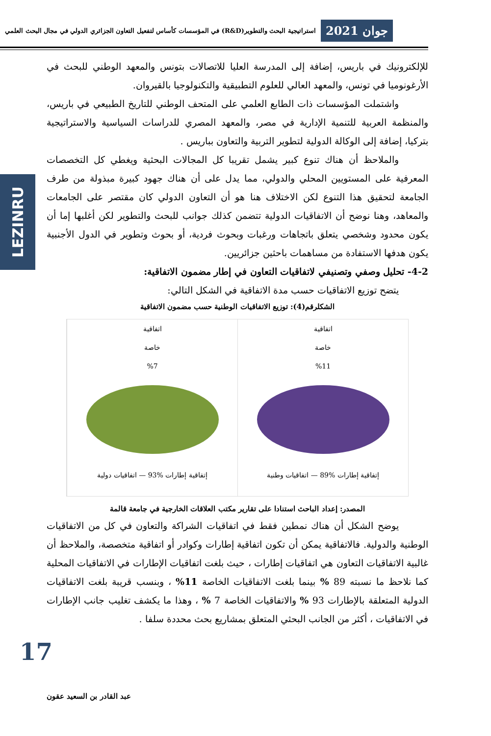جوان 2021
استراتيجية البحث والتطوير(R&D) في المؤسسات كأساس لتفعيل التعاون الجزائري الدولي في مجال البحث العلمي
LEZINRU
للإلكترونيك في باريس، إضافة إلى المدرسة العليا للاتصالات بتونس والمعهد الوطني للبحث في الأرغونوميا في تونس، والمعهد العالي للعلوم التطبيقية والتكنولوجيا بالقيروان.
واشتملت المؤسسات ذات الطابع العلمي على المتحف الوطني للتاريخ الطبيعي في باريس، والمنظمة العربية للتنمية الإدارية في مصر، والمعهد المصري للدراسات السياسية والاستراتيجية بتركيا، إضافة إلى الوكالة الدولية لتطوير التربية والتعاون بباريس .
والملاحظ أن هناك تنوع كبير يشمل تقريبا كل المجالات البحثية ويغطي كل التخصصات المعرفية على المستويين المحلي والدولي، مما يدل على أن هناك جهود كبيرة مبذولة من طرف الجامعة لتحقيق هذا التنوع لكن الاختلاف هنا هو أن التعاون الدولي كان مقتصر على الجامعات والمعاهد، وهنا نوضح أن الاتفاقيات الدولية تتضمن كذلك جوانب للبحث والتطوير لكن أغلبها إما أن يكون محدود وشخصي يتعلق باتجاهات ورغبات وبحوث فردية، أو بحوث وتطوير في الدول الأجنبية يكون هدفها الاستفادة من مساهمات باحثين جزائريين.
4-2- تحليل وصفي وتصنيفي لاتفاقيات التعاون في إطار مضمون الاتفاقية:
يتضح توزيع الاتفاقيات حسب مدة الاتفاقية في الشكل التالي:
الشكلرقم(4): توزيع الاتفاقيات الوطنية حسب مضمون الاتفاقية
اتفاقية
خاصة
%11
إتفاقية إطارات %89 — اتفاقيات وطنية
اتفاقية
خاصة
%7
إتفاقية إطارات %93 — اتفاقيات دولية
المصدر: إعداد الباحث استنادا على تقارير مكتب العلاقات الخارجية في جامعة قالمة
يوضح الشكل أن هناك نمطين فقط في اتفاقيات الشراكة والتعاون في كل من الاتفاقيات الوطنية والدولية. فالاتفاقية يمكن أن تكون اتفاقية إطارات وكوادر أو اتفاقية متخصصة، والملاحظ أن غالبية الاتفاقيات التعاون هي اتفاقيات إطارات ، حيث بلغت اتفاقيات الإطارات في الاتفاقيات المحلية كما نلاحظ ما نسبته 89 % بينما بلغت الاتفاقيات الخاصة 11% ، وبنسب قريبة بلغت الاتفاقيات الدولية المتعلقة بالإطارات 93 % والاتفاقيات الخاصة 7 % ، وهذا ما يكشف تغليب جانب الإطارات في الاتفاقيات ، أكثر من الجانب البحثي المتعلق بمشاريع بحث محددة سلفا .
17
عبد القادر بن السعيد عقون